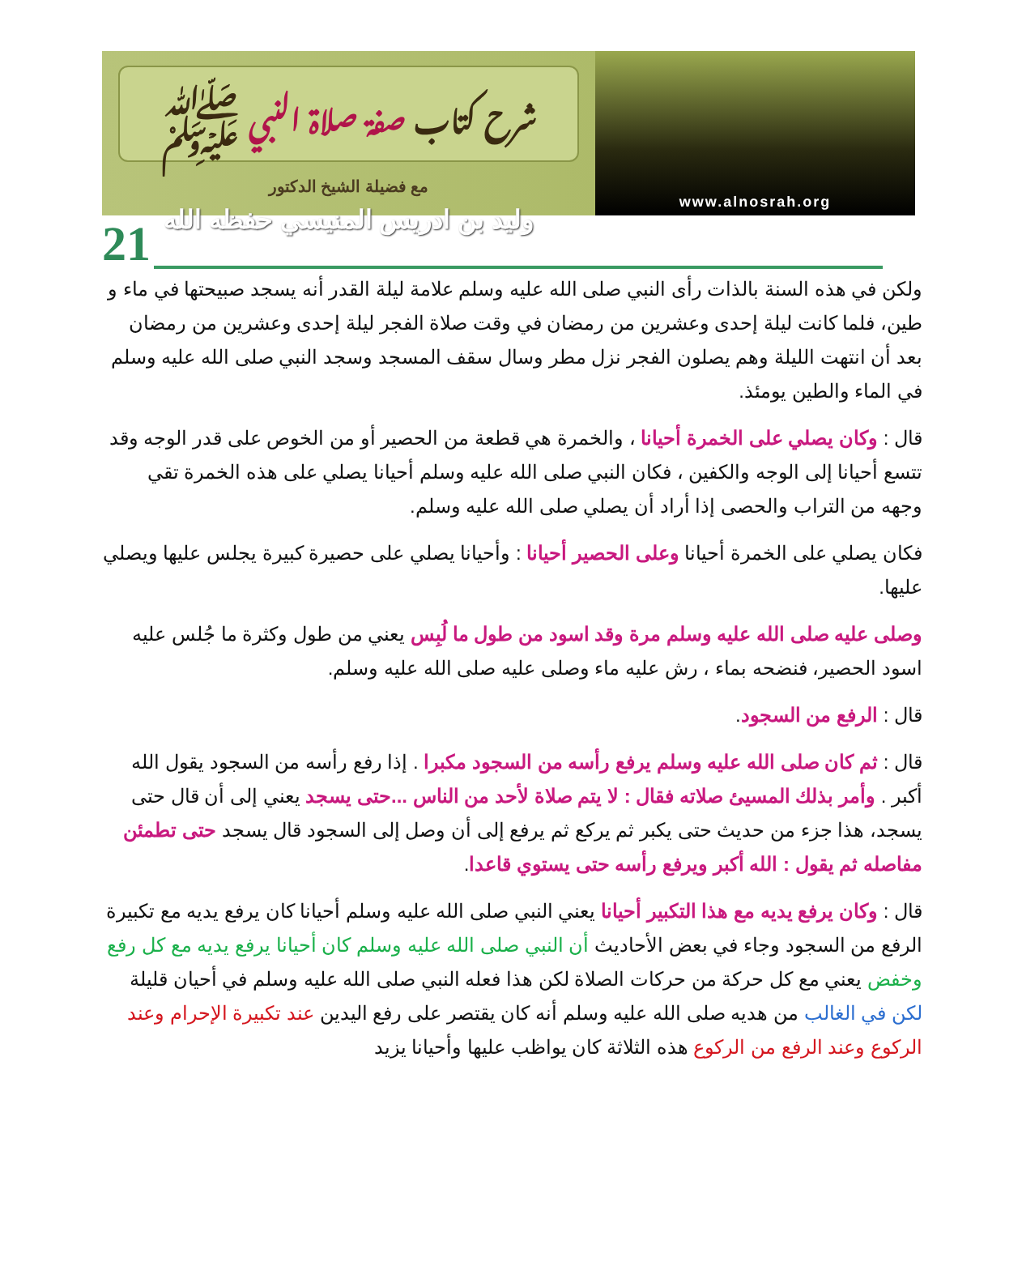شرح كتاب صفة صلاة النبي ﷺ
مع فضيلة الشيخ الدكتور
وليد بن ادريس المنيسي حفظه الله
www.alnosrah.org
21
ولكن في هذه السنة بالذات رأى النبي صلى الله عليه وسلم علامة ليلة القدر أنه يسجد صبيحتها في ماء و طين، فلما كانت ليلة إحدى وعشرين من رمضان في وقت صلاة الفجر ليلة إحدى وعشرين من رمضان بعد أن انتهت الليلة وهم يصلون الفجر نزل مطر وسال سقف المسجد وسجد النبي صلى الله عليه وسلم في الماء والطين يومئذ.
قال : وكان يصلي على الخمرة أحيانا ، والخمرة هي قطعة من الحصير أو من الخوص على قدر الوجه وقد تتسع أحيانا إلى الوجه والكفين ، فكان النبي صلى الله عليه وسلم أحيانا يصلي على هذه الخمرة تقي وجهه من التراب والحصى إذا أراد أن يصلي صلى الله عليه وسلم.
فكان يصلي على الخمرة أحيانا وعلى الحصير أحيانا : وأحيانا يصلي على حصيرة كبيرة يجلس عليها ويصلي عليها.
وصلى عليه صلى الله عليه وسلم مرة وقد اسود من طول ما لُبِس يعني من طول وكثرة ما جُلس عليه اسود الحصير، فنضحه بماء ، رش عليه ماء وصلى عليه صلى الله عليه وسلم.
قال : الرفع من السجود.
قال : ثم كان صلى الله عليه وسلم يرفع رأسه من السجود مكبرا . إذا رفع رأسه من السجود يقول الله أكبر . وأمر بذلك المسيئ صلاته فقال : لا يتم صلاة لأحد من الناس ...حتى يسجد يعني إلى أن قال حتى يسجد، هذا جزء من حديث حتى يكبر ثم يركع ثم يرفع إلى أن وصل إلى السجود قال يسجد حتى تطمئن مفاصله ثم يقول : الله أكبر ويرفع رأسه حتى يستوي قاعدا.
قال : وكان يرفع يديه مع هذا التكبير أحيانا يعني النبي صلى الله عليه وسلم أحيانا كان يرفع يديه مع تكبيرة الرفع من السجود وجاء في بعض الأحاديث أن النبي صلى الله عليه وسلم كان أحيانا يرفع يديه مع كل رفع وخفض يعني مع كل حركة من حركات الصلاة لكن هذا فعله النبي صلى الله عليه وسلم في أحيان قليلة لكن في الغالب من هديه صلى الله عليه وسلم أنه كان يقتصر على رفع اليدين عند تكبيرة الإحرام وعند الركوع وعند الرفع من الركوع هذه الثلاثة كان يواظب عليها وأحيانا يزيد